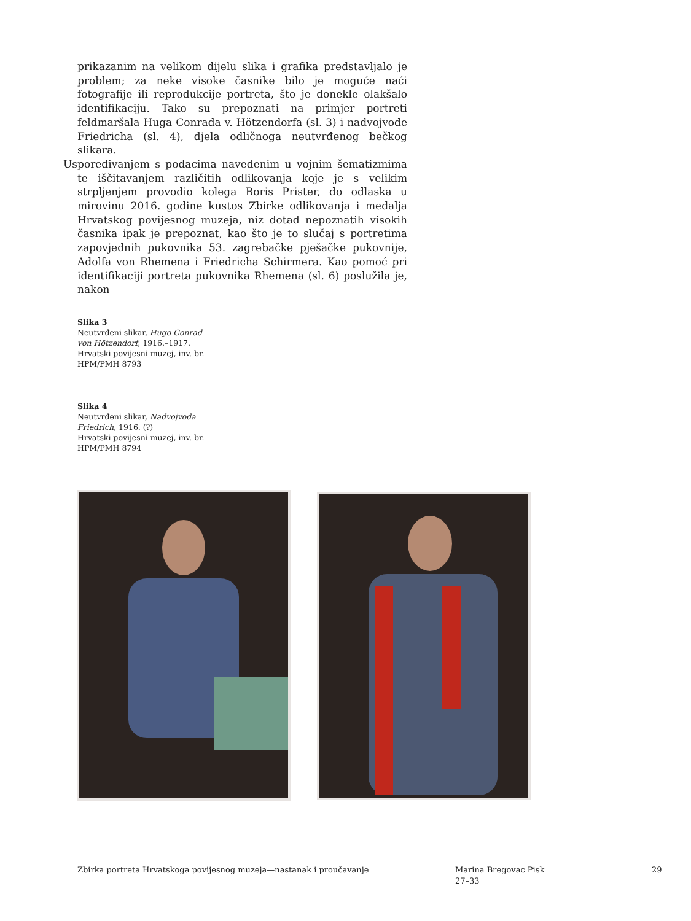prikazanim na velikom dijelu slika i grafika predstavljalo je problem; za neke visoke časnike bilo je moguće naći fotografije ili reprodukcije portreta, što je donekle olakšalo identifikaciju. Tako su prepoznati na primjer portreti feldmaršala Huga Conrada v. Hötzendorfa (sl. 3) i nadvojvode Friedricha (sl. 4), djela odličnoga neutvrđenog bečkog slikara.
Uspoređivanjem s podacima navedenim u vojnim šematizmima te iščitavanjem različitih odlikovanja koje je s velikim strpljenjem provodio kolega Boris Prister, do odlaska u mirovinu 2016. godine kustos Zbirke odlikovanja i medalja Hrvatskog povijesnog muzeja, niz dotad nepoznatih visokih časnika ipak je prepoznat, kao što je to slučaj s portretima zapovjednih pukovnika 53. zagrebačke pješačke pukovnije, Adolfa von Rhemena i Friedricha Schirmera. Kao pomoć pri identifikaciji portreta pukovnika Rhemena (sl. 6) poslužila je, nakon
Slika 3
Neutvrđeni slikar, Hugo Conrad von Hötzendorf, 1916.–1917.
Hrvatski povijesni muzej, inv. br. HPM/PMH 8793
Slika 4
Neutvrđeni slikar, Nadvojvoda Friedrich, 1916. (?)
Hrvatski povijesni muzej, inv. br. HPM/PMH 8794
Zbirka portreta Hrvatskoga povijesnog muzeja—nastanak i proučavanje
Marina Bregovac Pisk
27–33
29